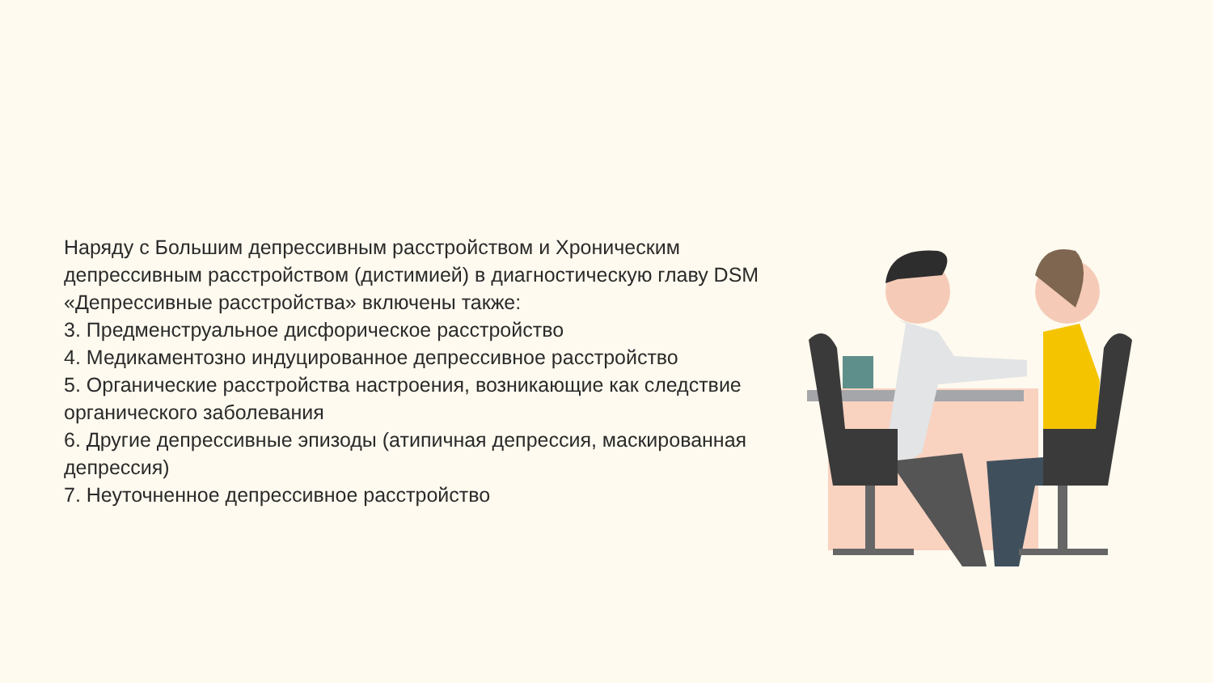Наряду с Большим депрессивным расстройством и Хроническим депрессивным расстройством (дистимией) в диагностическую главу DSM «Депрессивные расстройства» включены также:
3. Предменструальное дисфорическое расстройство
4. Медикаментозно индуцированное депрессивное расстройство
5. Органические расстройства настроения, возникающие как следствие органического заболевания
6. Другие депрессивные эпизоды (атипичная депрессия, маскированная депрессия)
7. Неуточненное депрессивное расстройство